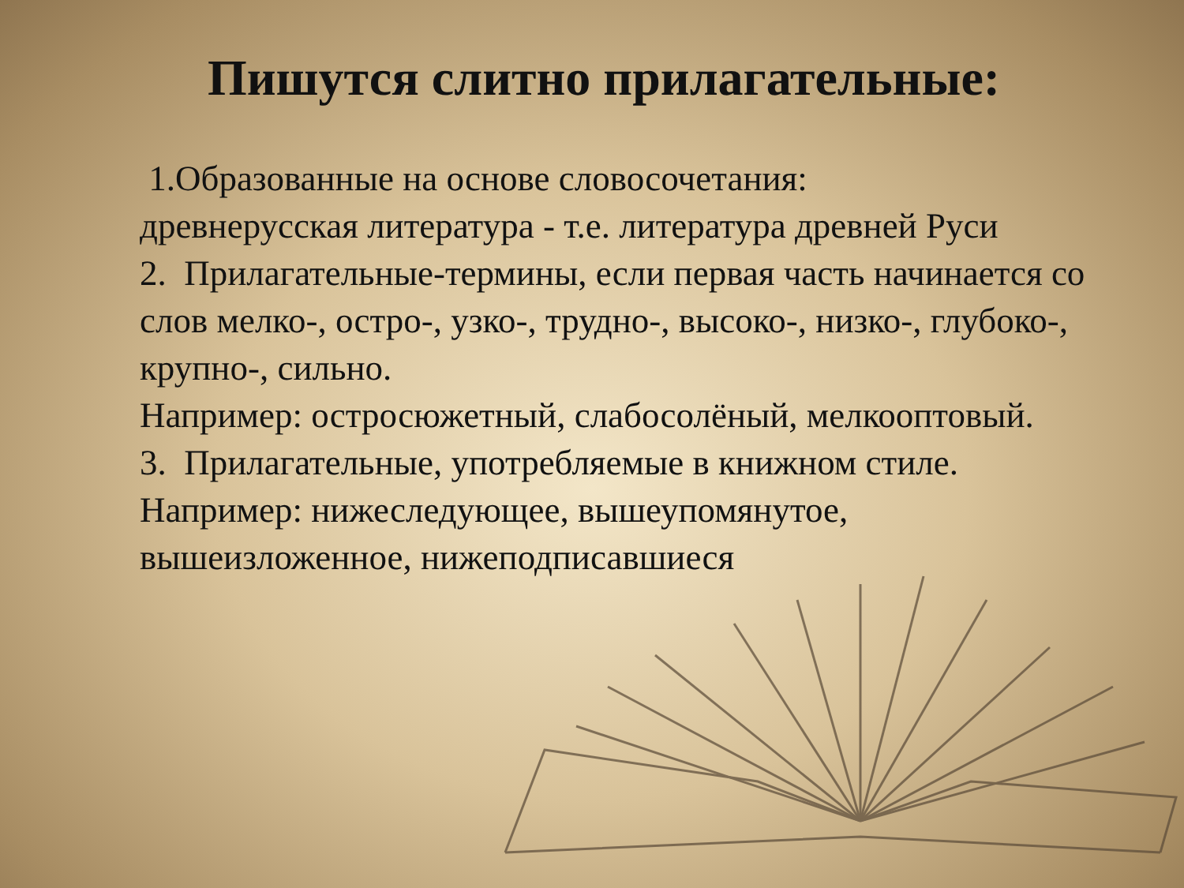Пишутся слитно прилагательные:
1.Образованные на основе словосочетания:
древнерусская литература - т.е. литература древней Руси
2. Прилагательные-термины, если первая часть начинается со слов мелко-, остро-, узко-, трудно-, высоко-, низко-, глубоко-, крупно-, сильно.
Например: остросюжетный, слабосолёный, мелкооптовый.
3. Прилагательные, употребляемые в книжном стиле.
Например: нижеследующее, вышеупомянутое, вышеизложенное, нижеподписавшиеся